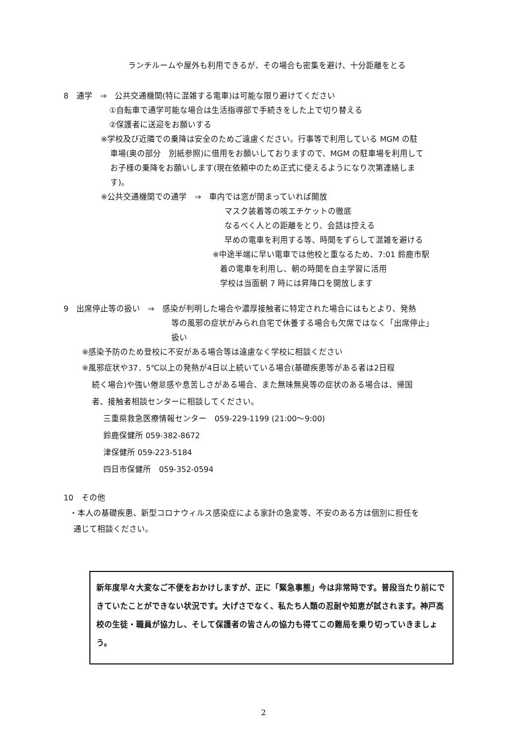ランチルームや屋外も利用できるが、その場合も密集を避け、十分距離をとる
8　通学　⇒　公共交通機関(特に混雑する電車)は可能な限り避けてください
①自転車で通学可能な場合は生活指導部で手続きをした上で切り替える
②保護者に送迎をお願いする
※学校及び近隣での乗降は安全のためご遠慮ください。行事等で利用している MGM の駐
車場(奥の部分　別紙参照)に借用をお願いしておりますので、MGM の駐車場を利用して
お子様の乗降をお願いします(現在依頼中のため正式に使えるようになり次第連絡しま
す)。
※公共交通機関での通学　⇒　車内では窓が閉まっていれば開放
マスク装着等の咳エチケットの徹底
なるべく人との距離をとり、会話は控える
早めの電車を利用する等、時間をずらして混雑を避ける
※中途半端に早い電車では他校と重なるため、7:01 鈴鹿市駅
着の電車を利用し、朝の時間を自主学習に活用
学校は当面朝 7 時には昇降口を開放します
9　出席停止等の扱い　⇒　感染が判明した場合や濃厚接触者に特定された場合にはもとより、発熱
等の風邪の症状がみられ自宅で休養する場合も欠席ではなく「出席停止」
扱い
※感染予防のため登校に不安がある場合等は遠慮なく学校に相談ください
※風邪症状や37．5℃以上の発熱が4日以上続いている場合(基礎疾患等がある者は2日程
続く場合)や強い倦怠感や息苦しさがある場合、また無味無臭等の症状のある場合は、帰国
者、接触者相談センターに相談してください。
三重県救急医療情報センター　059-229-1199 (21:00～9:00)
鈴鹿保健所 059-382-8672
津保健所 059-223-5184
四日市保健所　059-352-0594
10　その他
・本人の基礎疾患、新型コロナウィルス感染症による家計の急変等、不安のある方は個別に担任を
通じて相談ください。
新年度早々大変なご不便をおかけしますが、正に「緊急事態」今は非常時です。普段当たり前にできていたことができない状況です。大げさでなく、私たち人類の忍耐や知恵が試されます。神戸高校の生徒・職員が協力し、そして保護者の皆さんの協力も得てこの難局を乗り切っていきましょう。
2